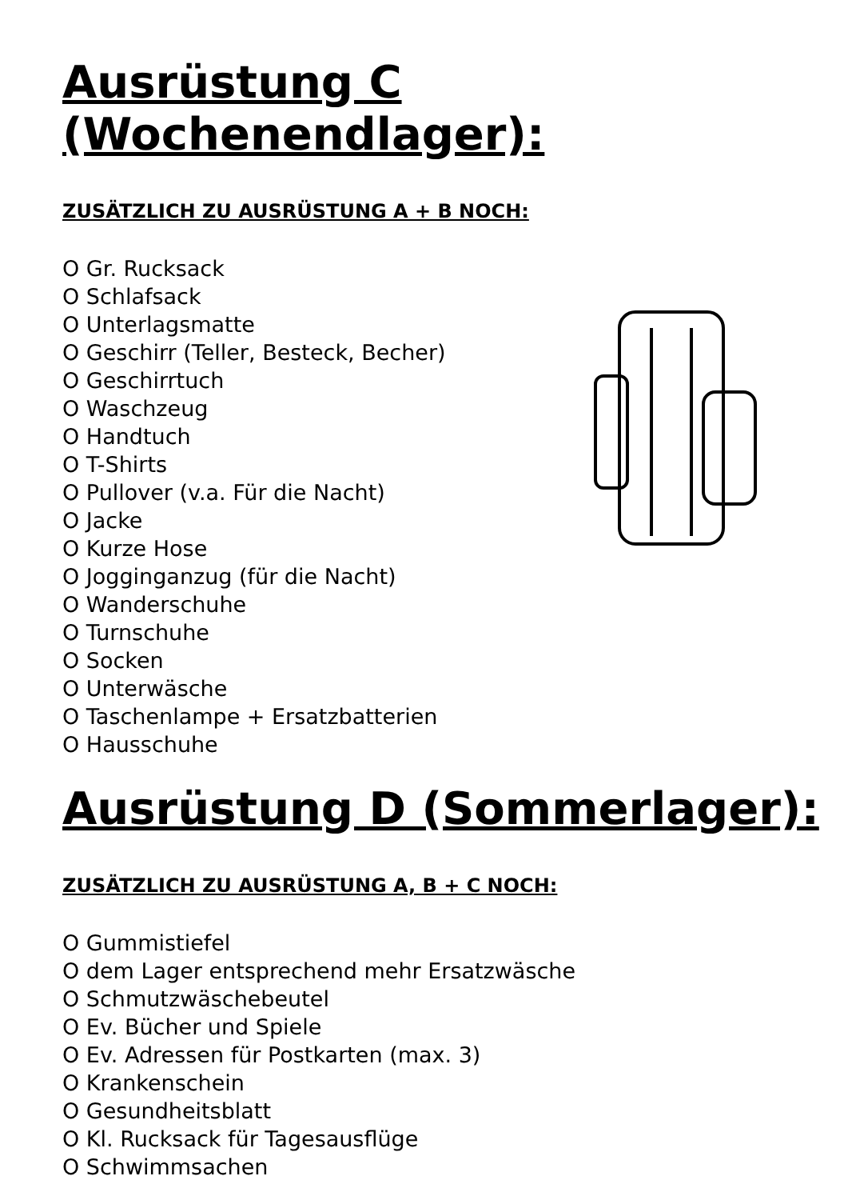Ausrüstung C (Wochenendlager):
ZUSÄTZLICH ZU AUSRÜSTUNG A + B NOCH:
O Gr. Rucksack
O Schlafsack
O Unterlagsmatte
O Geschirr (Teller, Besteck, Becher)
O Geschirrtuch
O Waschzeug
O Handtuch
O T-Shirts
O Pullover (v.a. Für die Nacht)
O Jacke
O Kurze Hose
O Jogginganzug (für die Nacht)
O Wanderschuhe
O Turnschuhe
O Socken
O Unterwäsche
O Taschenlampe + Ersatzbatterien
O Hausschuhe
Ausrüstung D (Sommerlager):
ZUSÄTZLICH ZU AUSRÜSTUNG A, B + C NOCH:
O Gummistiefel
O dem Lager entsprechend mehr Ersatzwäsche
O Schmutzwäschebeutel
O Ev. Bücher und Spiele
O Ev. Adressen für Postkarten (max. 3)
O Krankenschein
O Gesundheitsblatt
O Kl. Rucksack für Tagesausflüge
O Schwimmsachen